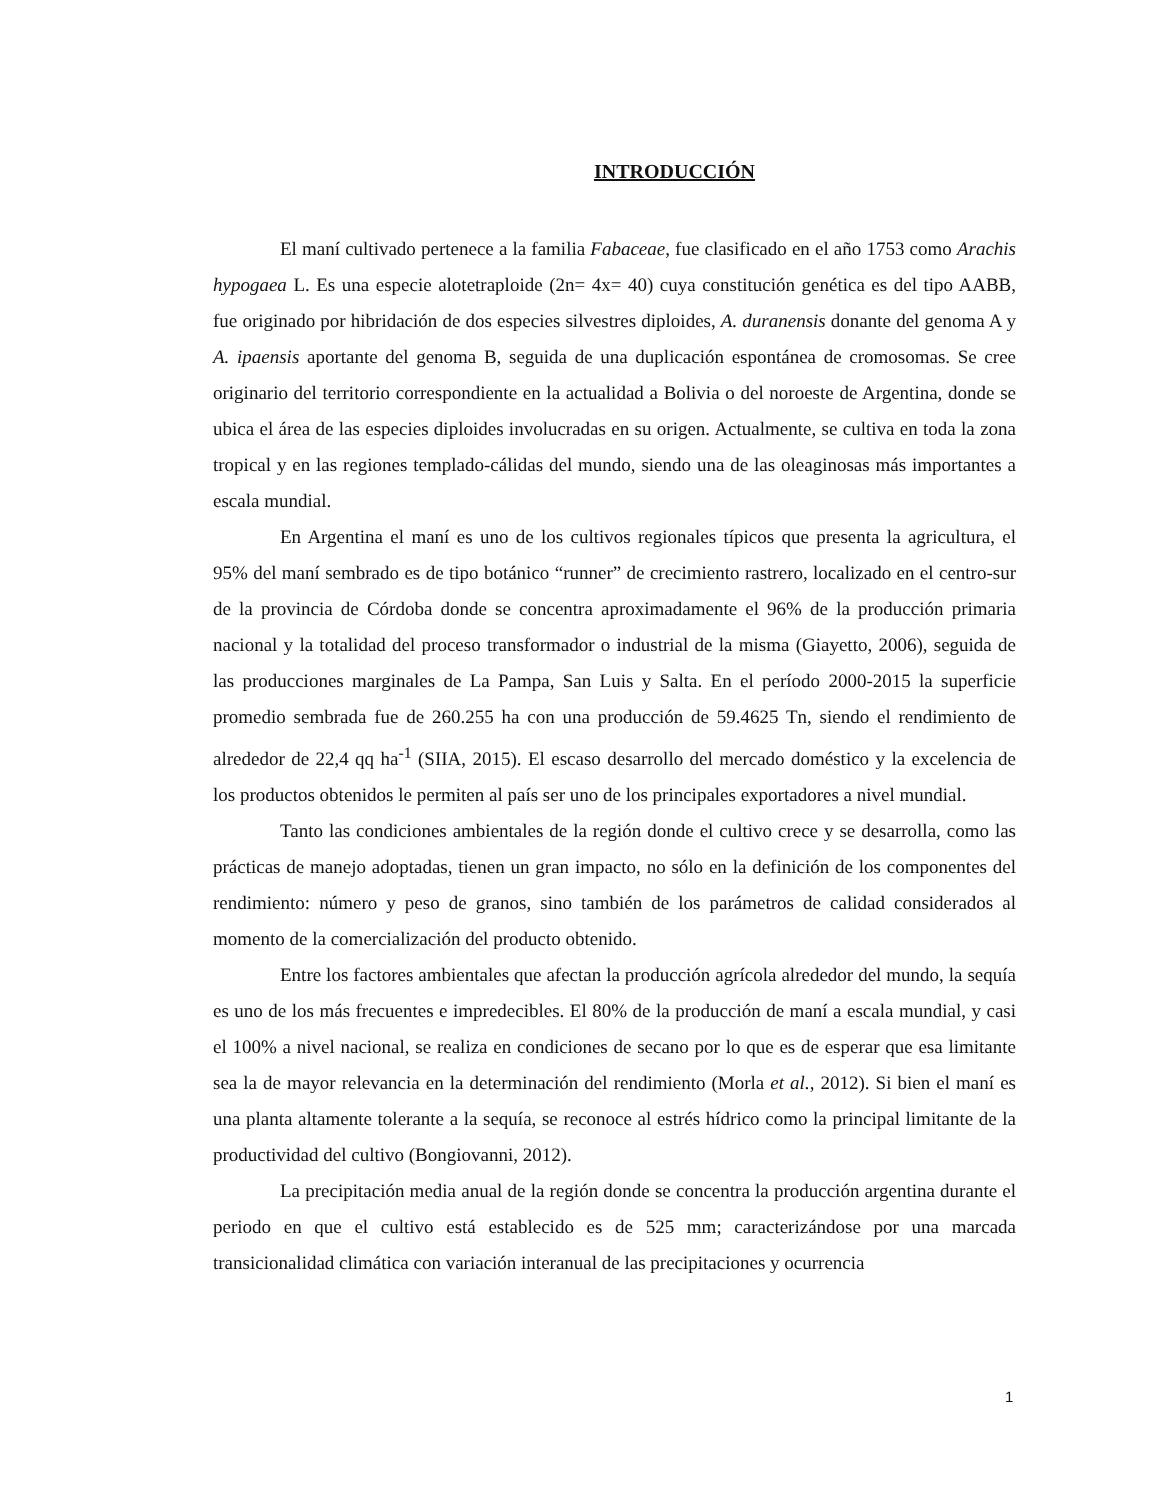INTRODUCCIÓN
El maní cultivado pertenece a la familia Fabaceae, fue clasificado en el año 1753 como Arachis hypogaea L. Es una especie alotetraploide (2n= 4x= 40) cuya constitución genética es del tipo AABB, fue originado por hibridación de dos especies silvestres diploides, A. duranensis donante del genoma A y A. ipaensis aportante del genoma B, seguida de una duplicación espontánea de cromosomas. Se cree originario del territorio correspondiente en la actualidad a Bolivia o del noroeste de Argentina, donde se ubica el área de las especies diploides involucradas en su origen. Actualmente, se cultiva en toda la zona tropical y en las regiones templado-cálidas del mundo, siendo una de las oleaginosas más importantes a escala mundial.
En Argentina el maní es uno de los cultivos regionales típicos que presenta la agricultura, el 95% del maní sembrado es de tipo botánico “runner” de crecimiento rastrero, localizado en el centro-sur de la provincia de Córdoba donde se concentra aproximadamente el 96% de la producción primaria nacional y la totalidad del proceso transformador o industrial de la misma (Giayetto, 2006), seguida de las producciones marginales de La Pampa, San Luis y Salta. En el período 2000-2015 la superficie promedio sembrada fue de 260.255 ha con una producción de 59.4625 Tn, siendo el rendimiento de alrededor de 22,4 qq ha<sup>-1</sup> (SIIA, 2015). El escaso desarrollo del mercado doméstico y la excelencia de los productos obtenidos le permiten al país ser uno de los principales exportadores a nivel mundial.
Tanto las condiciones ambientales de la región donde el cultivo crece y se desarrolla, como las prácticas de manejo adoptadas, tienen un gran impacto, no sólo en la definición de los componentes del rendimiento: número y peso de granos, sino también de los parámetros de calidad considerados al momento de la comercialización del producto obtenido.
Entre los factores ambientales que afectan la producción agrícola alrededor del mundo, la sequía es uno de los más frecuentes e impredecibles. El 80% de la producción de maní a escala mundial, y casi el 100% a nivel nacional, se realiza en condiciones de secano por lo que es de esperar que esa limitante sea la de mayor relevancia en la determinación del rendimiento (Morla et al., 2012). Si bien el maní es una planta altamente tolerante a la sequía, se reconoce al estrés hídrico como la principal limitante de la productividad del cultivo (Bongiovanni, 2012).
La precipitación media anual de la región donde se concentra la producción argentina durante el periodo en que el cultivo está establecido es de 525 mm; caracterizándose por una marcada transicionalidad climática con variación interanual de las precipitaciones y ocurrencia
1